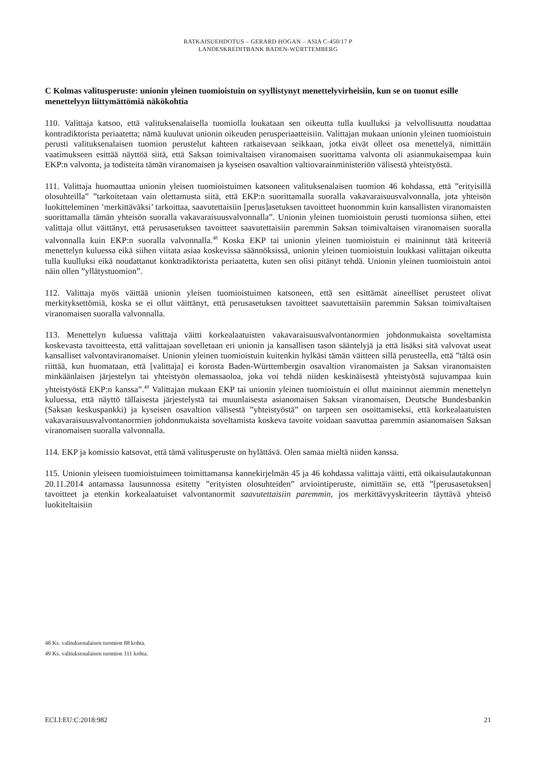RATKAISUEHDOTUS – GERARD HOGAN – ASIA C-450/17 P
LANDESKREDITBANK BADEN-WÜRTTEMBERG
C Kolmas valitusperuste: unionin yleinen tuomioistuin on syyllistynyt menettelyvirheisiin, kun se on tuonut esille menettelyyn liittymättömiä näkökohtia
110. Valittaja katsoo, että valituksenalaisella tuomiolla loukataan sen oikeutta tulla kuulluksi ja velvollisuutta noudattaa kontradiktorista periaatetta; nämä kuuluvat unionin oikeuden perusperiaatteisiin. Valittajan mukaan unionin yleinen tuomioistuin perusti valituksenalaisen tuomion perustelut kahteen ratkaisevaan seikkaan, jotka eivät olleet osa menettelyä, nimittäin vaatimukseen esittää näyttöä siitä, että Saksan toimivaltaisen viranomaisen suorittama valvonta oli asianmukaisempaa kuin EKP:n valvonta, ja todisteita tämän viranomaisen ja kyseisen osavaltion valtiovarainministeriön välisestä yhteistyöstä.
111. Valittaja huomauttaa unionin yleisen tuomioistuimen katsoneen valituksenalaisen tuomion 46 kohdassa, että ”erityisillä olosuhteilla” ”tarkoitetaan vain olettamusta siitä, että EKP:n suorittamalla suoralla vakavaraisuusvalvonnalla, jota yhteisön luokitteleminen ’merkittäväksi’ tarkoittaa, saavutettaisiin [perus]asetuksen tavoitteet huonommin kuin kansallisten viranomaisten suorittamalla tämän yhteisön suoralla vakavaraisuusvalvonnalla”. Unionin yleinen tuomioistuin perusti tuomionsa siihen, ettei valittaja ollut väittänyt, että perusasetuksen tavoitteet saavutettaisiin paremmin Saksan toimivaltaisen viranomaisen suoralla valvonnalla kuin EKP:n suoralla valvonnalla.<sup>48</sup> Koska EKP tai unionin yleinen tuomioistuin ei maininnut tätä kriteeriä menettelyn kuluessa eikä siihen viitata asiaa koskevissa säännöksissä, unionin yleinen tuomioistuin loukkasi valittajan oikeutta tulla kuulluksi eikä noudattanut konktradiktorista periaatetta, kuten sen olisi pitänyt tehdä. Unionin yleinen tuomioistuin antoi näin ollen ”yllätystuomion”.
112. Valittaja myös väittää unionin yleisen tuomioistuimen katsoneen, että sen esittämät aineelliset perusteet olivat merkityksettömiä, koska se ei ollut väittänyt, että perusasetuksen tavoitteet saavutettaisiin paremmin Saksan toimivaltaisen viranomaisen suoralla valvonnalla.
113. Menettelyn kuluessa valittaja väitti korkealaatuisten vakavaraisuusvalvontanormien johdonmukaista soveltamista koskevasta tavoitteesta, että valittajaan sovelletaan eri unionin ja kansallisen tason sääntelyjä ja että lisäksi sitä valvovat useat kansalliset valvontaviranomaiset. Unionin yleinen tuomioistuin kuitenkin hylkäsi tämän väitteen sillä perusteella, että ”tältä osin riittää, kun huomataan, että [valittaja] ei korosta Baden-Württembergin osavaltion viranomaisten ja Saksan viranomaisten minkäänlaisen järjestelyn tai yhteistyön olemassaoloa, joka voi tehdä niiden keskinäisestä yhteistyöstä sujuvampaa kuin yhteistyöstä EKP:n kanssa”.<sup>49</sup> Valittajan mukaan EKP tai unionin yleinen tuomioistuin ei ollut maininnut aiemmin menettelyn kuluessa, että näyttö tällaisesta järjestelystä tai muunlaisesta asianomaisen Saksan viranomaisen, Deutsche Bundesbankin (Saksan keskuspankki) ja kyseisen osavaltion välisestä ”yhteistyöstä” on tarpeen sen osoittamiseksi, että korkealaatuisten vakavaraisuusvalvontanormien johdonmukaista soveltamista koskeva tavoite voidaan saavuttaa paremmin asianomaisen Saksan viranomaisen suoralla valvonnalla.
114. EKP ja komissio katsovat, että tämä valitusperuste on hylättävä. Olen samaa mieltä niiden kanssa.
115. Unionin yleiseen tuomioistuimeen toimittamansa kannekirjelmän 45 ja 46 kohdassa valittaja väitti, että oikaisulautakunnan 20.11.2014 antamassa lausunnossa esitetty ”erityisten olosuhteiden” arviointiperuste, nimittäin se, että ”[perusasetuksen] tavoitteet ja etenkin korkealaatuiset valvontanormit saavutettaisiin paremmin, jos merkittävyyskriteerin täyttävä yhteisö luokiteltaisiin
48 Ks. valituksenalaisen tuomion 88 kohta.
49 Ks. valituksenalaisen tuomion 111 kohta.
ECLI:EU:C:2018:982 21